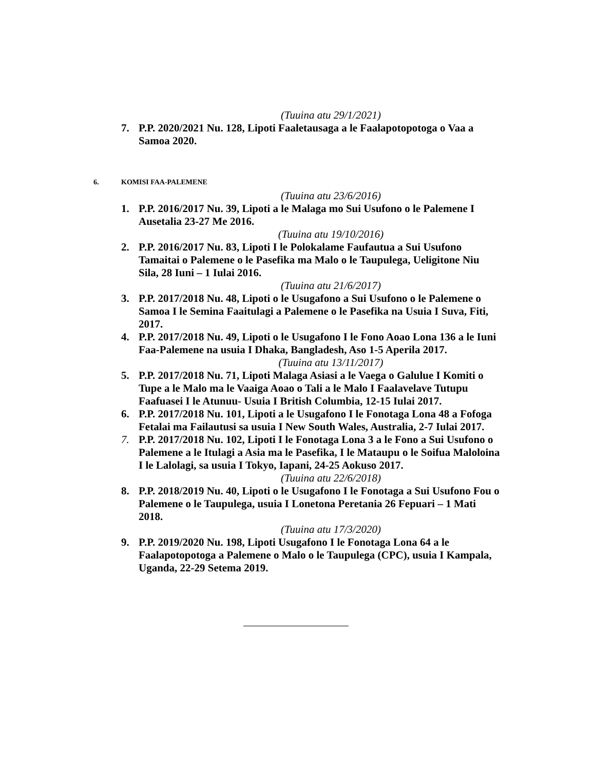(Tuuina atu 29/1/2021)
7. P.P. 2020/2021 Nu. 128, Lipoti Faaletausaga a le Faalapotopotoga o Vaa a Samoa 2020.
6. KOMISI FAA-PALEMENE
(Tuuina atu 23/6/2016)
1. P.P. 2016/2017 Nu. 39, Lipoti a le Malaga mo Sui Usufono o le Palemene I Ausetalia 23-27 Me 2016.
(Tuuina atu 19/10/2016)
2. P.P. 2016/2017 Nu. 83, Lipoti I le Polokalame Faufautua a Sui Usufono Tamaitai o Palemene o le Pasefika ma Malo o le Taupulega, Ueligitone Niu Sila, 28 Iuni – 1 Iulai 2016.
(Tuuina atu 21/6/2017)
3. P.P. 2017/2018 Nu. 48, Lipoti o le Usugafono a Sui Usufono o le Palemene o Samoa I le Semina Faaitulagi a Palemene o le Pasefika na Usuia I Suva, Fiti, 2017.
4. P.P. 2017/2018 Nu. 49, Lipoti o le Usugafono I le Fono Aoao Lona 136 a le Iuni Faa-Palemene na usuia I Dhaka, Bangladesh, Aso 1-5 Aperila 2017.
(Tuuina atu 13/11/2017)
5. P.P. 2017/2018 Nu. 71, Lipoti Malaga Asiasi a le Vaega o Galulue I Komiti o Tupe a le Malo ma le Vaaiga Aoao o Tali a le Malo I Faalavelave Tutupu Faafuasei I le Atunuu- Usuia I British Columbia, 12-15 Iulai 2017.
6. P.P. 2017/2018 Nu. 101, Lipoti a le Usugafono I le Fonotaga Lona 48 a Fofoga Fetalai ma Failautusi sa usuia I New South Wales, Australia, 2-7 Iulai 2017.
7. P.P. 2017/2018 Nu. 102, Lipoti I le Fonotaga Lona 3 a le Fono a Sui Usufono o Palemene a le Itulagi a Asia ma le Pasefika, I le Mataupu o le Soifua Maloloina I le Lalolagi, sa usuia I Tokyo, Iapani, 24-25 Aokuso 2017.
(Tuuina atu 22/6/2018)
8. P.P. 2018/2019 Nu. 40, Lipoti o le Usugafono I le Fonotaga a Sui Usufono Fou o Palemene o le Taupulega, usuia I Lonetona Peretania 26 Fepuari – 1 Mati 2018.
(Tuuina atu 17/3/2020)
9. P.P. 2019/2020 Nu. 198, Lipoti Usugafono I le Fonotaga Lona 64 a le Faalapotopotoga a Palemene o Malo o le Taupulega (CPC), usuia I Kampala, Uganda, 22-29 Setema 2019.